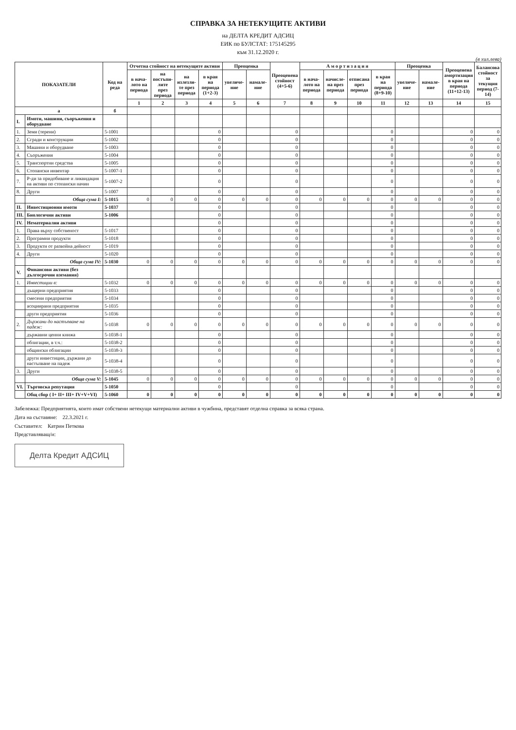СПРАВКА ЗА НЕТЕКУЩИТЕ АКТИВИ
на ДЕЛТА КРЕДИТ АДСИЦ
ЕИК по БУЛСТАТ: 175145295
към 31.12.2020 г.
(в хил.лева)
| ПОКАЗАТЕЛИ | | Код на реда | Отчетна стойност на нетекущите активи | | | | Преоценка | | Преоценена стойност (4+5-6) | А м о р т и з а ц и я | | | | Преоценка | | Преоценена амортизация в края на периода (11+12-13) | Балансова стойност за текущия период (7-14) |
| --- | --- | --- | --- | --- | --- | --- | --- | --- | --- | --- | --- | --- | --- | --- | --- | --- | --- |
| | | | в нача-лото на периода | на постъпи-лите през периода | на излезли-те през периода | в края на периода (1+2-3) | увеличе-ние | намале-ние | | в нача-лото на периода | начисле-на през периода | отписана през периода | в края на периода (8+9-10) | увеличе-ние | намале-ние | | |
| | | | 1 | 2 | 3 | 4 | 5 | 6 | 7 | 8 | 9 | 10 | 11 | 12 | 13 | 14 | 15 |
| а | | б | | | | | | | | | | | | | | | |
| I. | Имоти, машини, съоръжения и оборудване | | | | | | | | | | | | | | | | |
| 1. | Земи (терени) | 5-1001 | | | | 0 | | | 0 | | | | 0 | | | 0 | 0 |
| 2. | Сгради и конструкции | 5-1002 | | | | 0 | | | 0 | | | | 0 | | | 0 | 0 |
| 3. | Машини и оборудване | 5-1003 | | | | 0 | | | 0 | | | | 0 | | | 0 | 0 |
| 4. | Съоръжения | 5-1004 | | | | 0 | | | 0 | | | | 0 | | | 0 | 0 |
| 5. | Транспортни средства | 5-1005 | | | | 0 | | | 0 | | | | 0 | | | 0 | 0 |
| 6. | Стопански инвентар | 5-1007-1 | | | | 0 | | | 0 | | | | 0 | | | 0 | 0 |
| 7. | Р-ди за придобиване и ликвидация на активи по стопански начин | 5-1007-2 | | | | 0 | | | 0 | | | | 0 | | | 0 | 0 |
| 8. | Други | 5-1007 | | | | 0 | | | 0 | | | | 0 | | | 0 | 0 |
| | Обща сума I: | 5-1015 | 0 | 0 | 0 | 0 | 0 | 0 | 0 | 0 | 0 | 0 | 0 | 0 | 0 | 0 | 0 |
| II. | Инвестиционни имоти | 5-1037 | | | | 0 | | | 0 | | | | 0 | | | 0 | 0 |
| III. | Биологични активи | 5-1006 | | | | 0 | | | 0 | | | | 0 | | | 0 | 0 |
| IV. | Нематериални активи | | | | | 0 | | | 0 | | | | 0 | | | 0 | 0 |
| 1. | Права върху собственост | 5-1017 | | | | 0 | | | 0 | | | | 0 | | | 0 | 0 |
| 2. | Програмни продукти | 5-1018 | | | | 0 | | | 0 | | | | 0 | | | 0 | 0 |
| 3. | Продукти от развойна дейност | 5-1019 | | | | 0 | | | 0 | | | | 0 | | | 0 | 0 |
| 4. | Други | 5-1020 | | | | 0 | | | 0 | | | | 0 | | | 0 | 0 |
| | Обща сума IV: | 5-1030 | 0 | 0 | 0 | 0 | 0 | 0 | 0 | 0 | 0 | 0 | 0 | 0 | 0 | 0 | 0 |
| V. | Финансови активи (без дългосрочни вземания) | | | | | | | | | | | | | | | | |
| 1. | Инвестиции в: | 5-1032 | 0 | 0 | 0 | 0 | 0 | 0 | 0 | 0 | 0 | 0 | 0 | 0 | 0 | 0 | 0 |
| | дъщерни предприятия | 5-1033 | | | | 0 | | | 0 | | | | 0 | | | 0 | 0 |
| | смесени предприятия | 5-1034 | | | | 0 | | | 0 | | | | 0 | | | 0 | 0 |
| | асоциирани предприятия | 5-1035 | | | | 0 | | | 0 | | | | 0 | | | 0 | 0 |
| | други предприятия | 5-1036 | | | | 0 | | | 0 | | | | 0 | | | 0 | 0 |
| 2. | Държани до настъпване на падеж: | 5-1038 | 0 | 0 | 0 | 0 | 0 | 0 | 0 | 0 | 0 | 0 | 0 | 0 | 0 | 0 | 0 |
| | държавни ценни книжа | 5-1038-1 | | | | 0 | | | 0 | | | | 0 | | | 0 | 0 |
| | облигации, в т.ч.: | 5-1038-2 | | | | 0 | | | 0 | | | | 0 | | | 0 | 0 |
| | общински облигации | 5-1038-3 | | | | 0 | | | 0 | | | | 0 | | | 0 | 0 |
| | други инвестиции, държани до настъпване на падеж | 5-1038-4 | | | | 0 | | | 0 | | | | 0 | | | 0 | 0 |
| 3. | Други | 5-1038-5 | | | | 0 | | | 0 | | | | 0 | | | 0 | 0 |
| | Обща сума V: | 5-1045 | 0 | 0 | 0 | 0 | 0 | 0 | 0 | 0 | 0 | 0 | 0 | 0 | 0 | 0 | 0 |
| VI. | Търговска репутация | 5-1050 | | | | 0 | | | 0 | | | | 0 | | | 0 | 0 |
| | Общ сбор ( I+ II+ III+ IV+V+VI) | 5-1060 | 0 | 0 | 0 | 0 | 0 | 0 | 0 | 0 | 0 | 0 | 0 | 0 | 0 | 0 | 0 |
Забележка: Предприятията, които имат собствени нетекущи материални активи в чужбина, представят отделна справка за всяка страна.
Дата на съставяне: 22.3.2021 г.
Съставител: Катрин Петкова
Представляващ/и:
Делта Кредит АДСИЦ